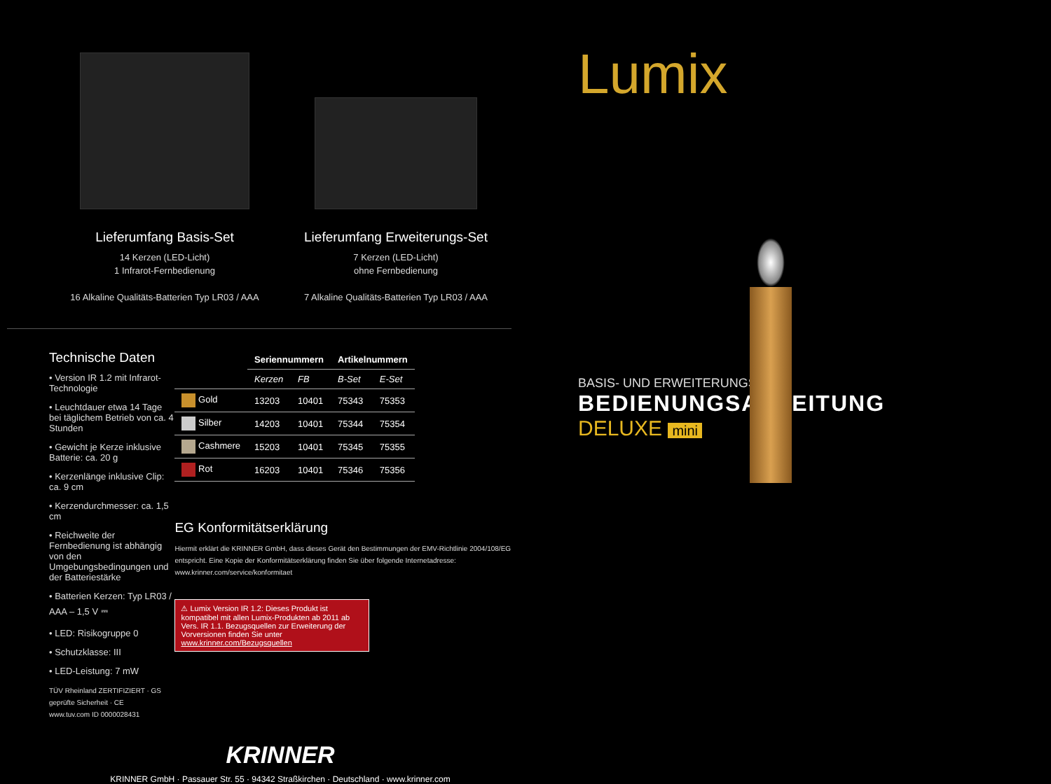Lieferumfang Basis-Set
14 Kerzen (LED-Licht)
1 Infrarot-Fernbedienung
16 Alkaline Qualitäts-Batterien Typ LR03 / AAA
Lieferumfang Erweiterungs-Set
7 Kerzen (LED-Licht)
ohne Fernbedienung
7 Alkaline Qualitäts-Batterien Typ LR03 / AAA
Technische Daten
• Version IR 1.2 mit Infrarot-Technologie
• Leuchtdauer etwa 14 Tage bei täglichem Betrieb von ca. 4 Stunden
• Gewicht je Kerze inklusive Batterie: ca. 20 g
• Kerzenlänge inklusive Clip: ca. 9 cm
• Kerzendurchmesser: ca. 1,5 cm
• Reichweite der Fernbedienung ist abhängig von den Umgebungsbedingungen und der Batteriestärke
• Batterien Kerzen: Typ LR03 / AAA – 1,5 V ⎓
• LED: Risikogruppe 0
• Schutzklasse: III
• LED-Leistung: 7 mW
TÜV Rheinland ZERTIFIZIERT · GS geprüfte Sicherheit · CE
www.tuv.com ID 0000028431
| | Seriennummern | | Artikelnummern | |
| --- | --- | --- | --- | --- |
| | Kerzen | FB | B-Set | E-Set |
| Gold | 13203 | 10401 | 75343 | 75353 |
| Silber | 14203 | 10401 | 75344 | 75354 |
| Cashmere | 15203 | 10401 | 75345 | 75355 |
| Rot | 16203 | 10401 | 75346 | 75356 |
EG Konformitätserklärung
Hiermit erklärt die KRINNER GmbH, dass dieses Gerät den Bestimmungen der EMV-Richtlinie 2004/108/EG entspricht. Eine Kopie der Konformitätserklärung finden Sie über folgende Internetadresse:
www.krinner.com/service/konformitaet
⚠ Lumix Version IR 1.2: Dieses Produkt ist kompatibel mit allen Lumix-Produkten ab 2011 ab Vers. IR 1.1. Bezugsquellen zur Erweiterung der Vorversionen finden Sie unter www.krinner.com/Bezugsquellen
KRINNER
KRINNER GmbH · Passauer Str. 55 · 94342 Straßkirchen · Deutschland · www.krinner.com
Lumix
BASIS- UND ERWEITERUNGS-SET
BEDIENUNGSANLEITUNG
DELUXE mini